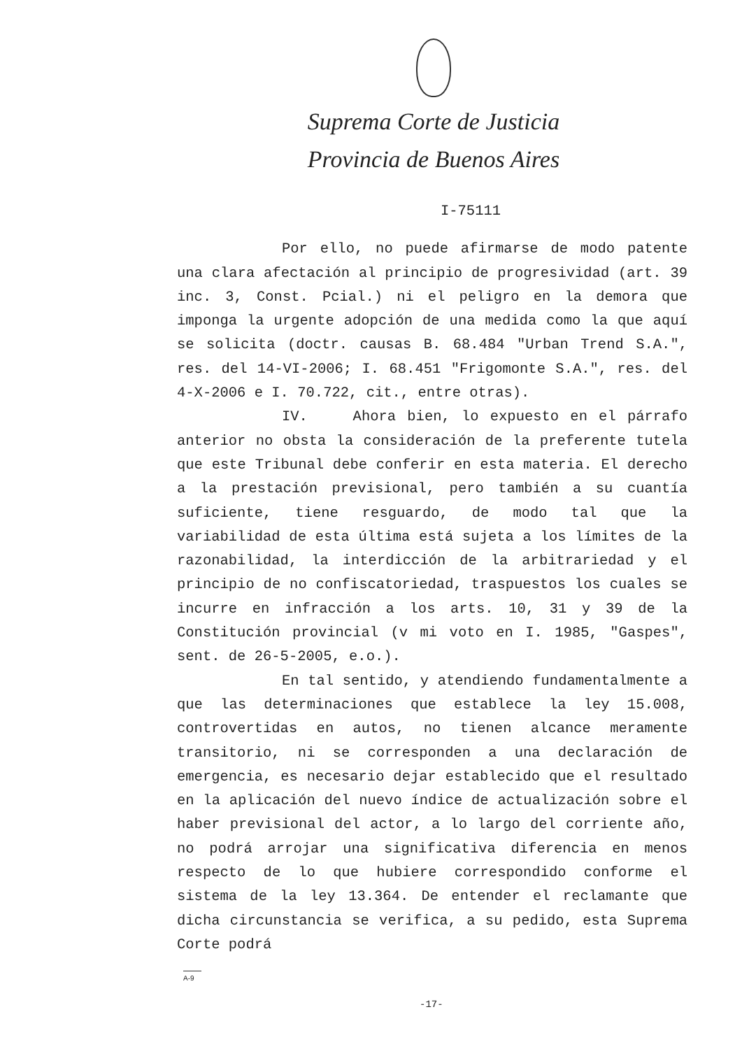Suprema Corte de Justicia
Provincia de Buenos Aires
I-75111
Por ello, no puede afirmarse de modo patente una clara afectación al principio de progresividad (art. 39 inc. 3, Const. Pcial.) ni el peligro en la demora que imponga la urgente adopción de una medida como la que aquí se solicita (doctr. causas B. 68.484 "Urban Trend S.A.", res. del 14-VI-2006; I. 68.451 "Frigomonte S.A.", res. del 4-X-2006 e I. 70.722, cit., entre otras).
IV. Ahora bien, lo expuesto en el párrafo anterior no obsta la consideración de la preferente tutela que este Tribunal debe conferir en esta materia. El derecho a la prestación previsional, pero también a su cuantía suficiente, tiene resguardo, de modo tal que la variabilidad de esta última está sujeta a los límites de la razonabilidad, la interdicción de la arbitrariedad y el principio de no confiscatoriedad, traspuestos los cuales se incurre en infracción a los arts. 10, 31 y 39 de la Constitución provincial (v mi voto en I. 1985, "Gaspes", sent. de 26-5-2005, e.o.).
En tal sentido, y atendiendo fundamentalmente a que las determinaciones que establece la ley 15.008, controvertidas en autos, no tienen alcance meramente transitorio, ni se corresponden a una declaración de emergencia, es necesario dejar establecido que el resultado en la aplicación del nuevo índice de actualización sobre el haber previsional del actor, a lo largo del corriente año, no podrá arrojar una significativa diferencia en menos respecto de lo que hubiere correspondido conforme el sistema de la ley 13.364. De entender el reclamante que dicha circunstancia se verifica, a su pedido, esta Suprema Corte podrá
A-9
-17-